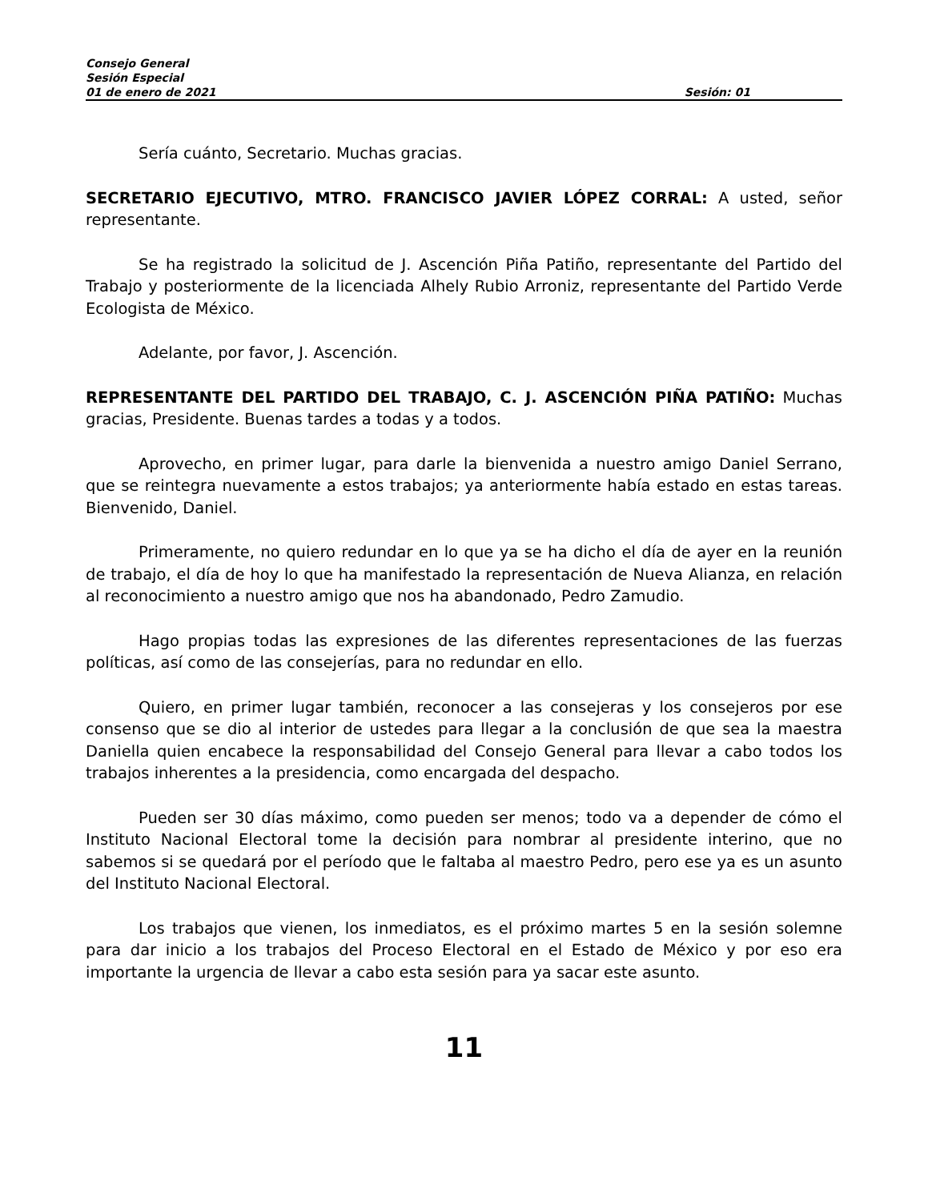Consejo General
Sesión Especial
01 de enero de 2021 Sesión: 01
Sería cuánto, Secretario. Muchas gracias.
SECRETARIO EJECUTIVO, MTRO. FRANCISCO JAVIER LÓPEZ CORRAL: A usted, señor representante.
Se ha registrado la solicitud de J. Ascención Piña Patiño, representante del Partido del Trabajo y posteriormente de la licenciada Alhely Rubio Arroniz, representante del Partido Verde Ecologista de México.
Adelante, por favor, J. Ascención.
REPRESENTANTE DEL PARTIDO DEL TRABAJO, C. J. ASCENCIÓN PIÑA PATIÑO: Muchas gracias, Presidente. Buenas tardes a todas y a todos.
Aprovecho, en primer lugar, para darle la bienvenida a nuestro amigo Daniel Serrano, que se reintegra nuevamente a estos trabajos; ya anteriormente había estado en estas tareas. Bienvenido, Daniel.
Primeramente, no quiero redundar en lo que ya se ha dicho el día de ayer en la reunión de trabajo, el día de hoy lo que ha manifestado la representación de Nueva Alianza, en relación al reconocimiento a nuestro amigo que nos ha abandonado, Pedro Zamudio.
Hago propias todas las expresiones de las diferentes representaciones de las fuerzas políticas, así como de las consejerías, para no redundar en ello.
Quiero, en primer lugar también, reconocer a las consejeras y los consejeros por ese consenso que se dio al interior de ustedes para llegar a la conclusión de que sea la maestra Daniella quien encabece la responsabilidad del Consejo General para llevar a cabo todos los trabajos inherentes a la presidencia, como encargada del despacho.
Pueden ser 30 días máximo, como pueden ser menos; todo va a depender de cómo el Instituto Nacional Electoral tome la decisión para nombrar al presidente interino, que no sabemos si se quedará por el período que le faltaba al maestro Pedro, pero ese ya es un asunto del Instituto Nacional Electoral.
Los trabajos que vienen, los inmediatos, es el próximo martes 5 en la sesión solemne para dar inicio a los trabajos del Proceso Electoral en el Estado de México y por eso era importante la urgencia de llevar a cabo esta sesión para ya sacar este asunto.
11